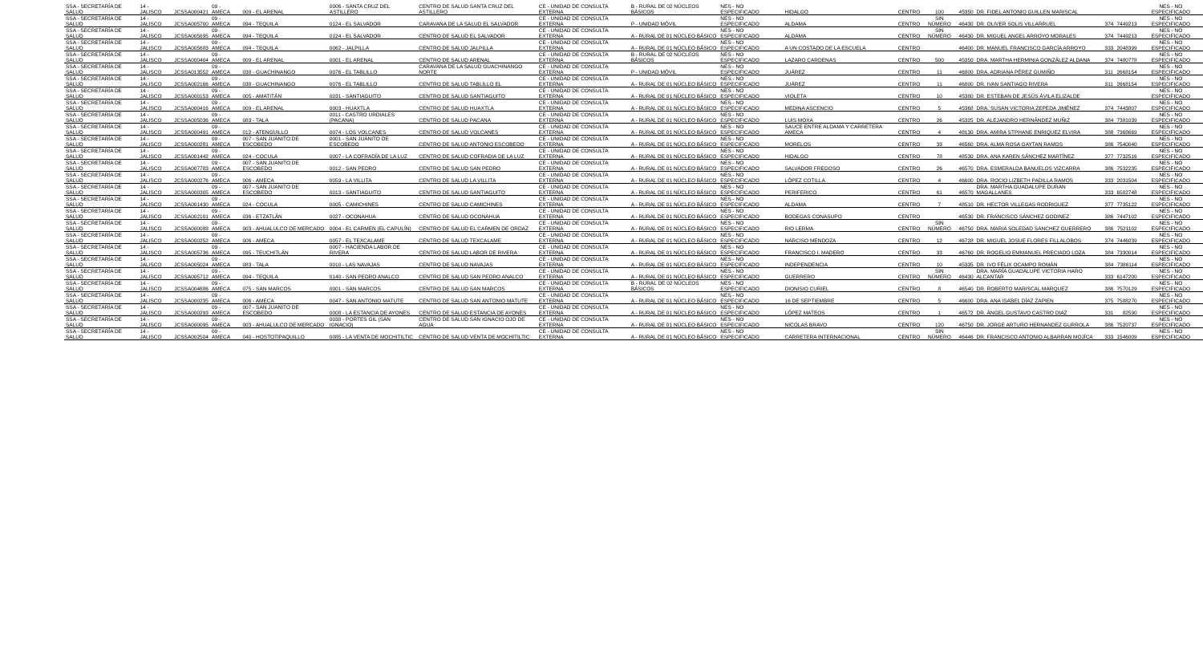| SSA - SECRETARÍA DE SALUD | 14 - JALISCO | JCSSA000421 | 09 - AMECA | 009 - EL ARENAL | 0006 - SANTA CRUZ DEL ASTILLERO | CENTRO DE SALUD SANTA CRUZ DEL ASTILLERO | CE - UNIDAD DE CONSULTA EXTERNA | B - RURAL DE 02 NÚCLEOS BÁSICOS | NES - NO ESPECIFICADO | HIDALGO | CENTRO | 100 | 45350 | DR. FIDEL ANTONIO GUILLEN MARISCAL | | | NES - NO ESPECIFICADO |
| SSA - SECRETARÍA DE SALUD | 14 - JALISCO | JCSSA005700 | 09 - AMECA | 094 - TEQUILA | 0124 - EL SALVADOR | CARAVANA DE LA SALUD EL SALVADOR | CE - UNIDAD DE CONSULTA EXTERNA | P - UNIDAD MÓVIL | NES - NO ESPECIFICADO | ALDAMA | CENTRO | SIN NÚMERO | 46430 | DR. OLIVER SOLIS VILLARRUEL | 374 | 7449213 | NES - NO ESPECIFICADO |
| SSA - SECRETARÍA DE SALUD | 14 - JALISCO | JCSSA005695 | 09 - AMECA | 094 - TEQUILA | 0124 - EL SALVADOR | CENTRO DE SALUD EL SALVADOR | CE - UNIDAD DE CONSULTA EXTERNA | A - RURAL DE 01 NÚCLEO BÁSICO | NES - NO ESPECIFICADO | ALDAMA | CENTRO | SIN NÚMERO | 46430 | DR. MIGUEL ANGEL ARROYO MORALES | 374 | 7449213 | NES - NO ESPECIFICADO |
| SSA - SECRETARÍA DE SALUD | 14 - JALISCO | JCSSA005683 | 09 - AMECA | 094 - TEQUILA | 0062 - JALPILLA | CENTRO DE SALUD JALPILLA | CE - UNIDAD DE CONSULTA EXTERNA | A - RURAL DE 01 NÚCLEO BÁSICO | NES - NO ESPECIFICADO | A UN COSTADO DE LA ESCUELA | CENTRO | | 46400 | DR. MANUEL FRANCISCO GARCÍA ARROYO | 333 | 2048399 | NES - NO ESPECIFICADO |
| SSA - SECRETARÍA DE SALUD | 14 - JALISCO | JCSSA000404 | 09 - AMECA | 009 - EL ARENAL | 0001 - EL ARENAL | CENTRO DE SALUD ARENAL | CE - UNIDAD DE CONSULTA EXTERNA | B - RURAL DE 02 NÚCLEOS BÁSICOS | NES - NO ESPECIFICADO | LAZARO CARDENAS | CENTRO | 500 | 45350 | DRA. MARTHA HERMINIA GONZÁLEZ ALDANA | 374 | 7480778 | NES - NO ESPECIFICADO |
| SSA - SECRETARÍA DE SALUD | 14 - JALISCO | JCSSA013552 | 09 - AMECA | 038 - GUACHINANGO | 0076 - EL TABLILLO | CARAVANA DE LA SALUD GUACHINANGO NORTE | CE - UNIDAD DE CONSULTA EXTERNA | P - UNIDAD MÓVIL | NES - NO ESPECIFICADO | JUÁREZ | CENTRO | 11 | 46800 | DRA. ADRIANA PÉREZ GUMIÑO | 311 | 2668154 | NES - NO ESPECIFICADO |
| SSA - SECRETARÍA DE SALUD | 14 - JALISCO | JCSSA002166 | 09 - AMECA | 038 - GUACHINANGO | 0076 - EL TABLILLO | CENTRO DE SALUD TABLILLO EL | CE - UNIDAD DE CONSULTA EXTERNA | A - RURAL DE 01 NÚCLEO BÁSICO | NES - NO ESPECIFICADO | JUÁREZ | CENTRO | 11 | 46800 | DR. IVAN SANTIAGO RIVERA | 311 | 2668154 | NES - NO ESPECIFICADO |
| SSA - SECRETARÍA DE SALUD | 14 - JALISCO | JCSSA000153 | 09 - AMECA | 005 - AMATITÁN | 0031 - SANTIAGUITO | CENTRO DE SALUD SANTIAGUITO | CE - UNIDAD DE CONSULTA EXTERNA | A - RURAL DE 01 NÚCLEO BÁSICO | NES - NO ESPECIFICADO | VIOLETA | CENTRO | 10 | 45380 | DR. ESTEBAN DE JESÚS ÁVILA ELIZALDE | | | NES - NO ESPECIFICADO |
| SSA - SECRETARÍA DE SALUD | 14 - JALISCO | JCSSA000416 | 09 - AMECA | 009 - EL ARENAL | 0003 - HUAXTLA | CENTRO DE SALUD HUAXTLA | CE - UNIDAD DE CONSULTA EXTERNA | A - RURAL DE 01 NÚCLEO BÁSICO | NES - NO ESPECIFICADO | MEDINA ASCENCIO | CENTRO | 5 | 45368 | DRA. SUSAN VICTORIA ZEPEDA JIMÉNEZ | 374 | 7443807 | NES - NO ESPECIFICADO |
| SSA - SECRETARÍA DE SALUD | 14 - JALISCO | JCSSA005036 | 09 - AMECA | 083 - TALA | 0011 - CASTRO URDIALES (PACANA) | CENTRO DE SALUD PACANA | CE - UNIDAD DE CONSULTA EXTERNA | A - RURAL DE 01 NÚCLEO BÁSICO | NES - NO ESPECIFICADO | LUIS MOXA | CENTRO | 26 | 45325 | DR. ALEJANDRO HERNÁNDEZ MUÑIZ | 384 | 7381039 | NES - NO ESPECIFICADO |
| SSA - SECRETARÍA DE SALUD | 14 - JALISCO | JCSSA000491 | 09 - AMECA | 012 - ATENGUILLO | 0074 - LOS VOLCANES | CENTRO DE SALUD VOLCANES | CE - UNIDAD DE CONSULTA EXTERNA | A - RURAL DE 01 NÚCLEO BÁSICO | NES - NO ESPECIFICADO | SAUCE ENTRE ALDAMA Y CARRETERA AMECA | CENTRO | 4 | 48130 | DRA. AMIRA STPHANE ENRIQUEZ ELVIRA | 388 | 7368669 | NES - NO ESPECIFICADO |
| SSA - SECRETARÍA DE SALUD | 14 - JALISCO | JCSSA000281 | 09 - AMECA | 007 - SAN JUANITO DE ESCOBEDO | 0001 - SAN JUANITO DE ESCOBEDO | CENTRO DE SALUD ANTONIO ESCOBEDO | CE - UNIDAD DE CONSULTA EXTERNA | A - RURAL DE 01 NÚCLEO BÁSICO | NES - NO ESPECIFICADO | MORELOS | CENTRO | 33 | 46560 | DRA. ALMA ROSA GAYTAN RAMOS | 386 | 7540040 | NES - NO ESPECIFICADO |
| SSA - SECRETARÍA DE SALUD | 14 - JALISCO | JCSSA001442 | 09 - AMECA | 024 - COCULA | 0007 - LA COFRADÍA DE LA LUZ | CENTRO DE SALUD COFRADIA DE LA LUZ | CE - UNIDAD DE CONSULTA EXTERNA | A - RURAL DE 01 NÚCLEO BÁSICO | NES - NO ESPECIFICADO | HIDALGO | CENTRO | 78 | 48530 | DRA. ANA KAREN SÁNCHEZ MARTÍNEZ | 377 | 7732516 | NES - NO ESPECIFICADO |
| SSA - SECRETARÍA DE SALUD | 14 - JALISCO | JCSSA007783 | 09 - AMECA | 007 - SAN JUANITO DE ESCOBEDO | 0012 - SAN PEDRO | CENTRO DE SALUD SAN PEDRO | CE - UNIDAD DE CONSULTA EXTERNA | A - RURAL DE 01 NÚCLEO BÁSICO | NES - NO ESPECIFICADO | SALVADOR FREGOSO | CENTRO | 26 | 46570 | DRA. ESMERALDA BANUELOS VIZCARRA | 386 | 7532235 | NES - NO ESPECIFICADO |
| SSA - SECRETARÍA DE SALUD | 14 - JALISCO | JCSSA000276 | 09 - AMECA | 006 - AMECA | 0059 - LA VILLITA | CENTRO DE SALUD LA VILLITA | CE - UNIDAD DE CONSULTA EXTERNA | A - RURAL DE 01 NÚCLEO BÁSICO | NES - NO ESPECIFICADO | LÓPEZ COTILLA | CENTRO | 4 | 46600 | DRA. ROCIO LIZBETH PADILLA RAMOS | 333 | 2031504 | NES - NO ESPECIFICADO |
| SSA - SECRETARÍA DE SALUD | 14 - JALISCO | JCSSA000305 | 09 - AMECA | 007 - SAN JUANITO DE ESCOBEDO | 0013 - SANTIAGUITO | CENTRO DE SALUD SANTIAGUITO | CE - UNIDAD DE CONSULTA EXTERNA | A - RURAL DE 01 NÚCLEO BÁSICO | NES - NO ESPECIFICADO | PERIFERICO | CENTRO | 61 | 46570 | DRA. MARTHA GUADALUPE DURAN MAGALLANES | 333 | 6582748 | NES - NO ESPECIFICADO |
| SSA - SECRETARÍA DE SALUD | 14 - JALISCO | JCSSA001430 | 09 - AMECA | 024 - COCULA | 0005 - CAMICHINES | CENTRO DE SALUD CAMICHINES | CE - UNIDAD DE CONSULTA EXTERNA | A - RURAL DE 01 NÚCLEO BÁSICO | NES - NO ESPECIFICADO | ALDAMA | CENTRO | 7 | 48510 | DR. HECTOR VILLEGAS RODRIGUEZ | 377 | 7735122 | NES - NO ESPECIFICADO |
| SSA - SECRETARÍA DE SALUD | 14 - JALISCO | JCSSA002101 | 09 - AMECA | 036 - ETZATLÁN | 0027 - OCONAHUA | CENTRO DE SALUD OCONAHUA | CE - UNIDAD DE CONSULTA EXTERNA | A - RURAL DE 01 NÚCLEO BÁSICO | NES - NO ESPECIFICADO | BODEGAS CONASUPO | CENTRO | | 46530 | DR. FRANCISCO SÁNCHEZ GODINEZ | 386 | 7447102 | NES - NO ESPECIFICADO |
| SSA - SECRETARÍA DE SALUD | 14 - JALISCO | JCSSA000083 | 09 - AMECA | 003 - AHUALULCO DE MERCADO | 0004 - EL CARMEN (EL CAPULÍN) | CENTRO DE SALUD EL CARMEN DE ORDAZ | CE - UNIDAD DE CONSULTA EXTERNA | A - RURAL DE 01 NÚCLEO BÁSICO | NES - NO ESPECIFICADO | RIO LERMA | CENTRO | SIN NÚMERO | 46750 | DRA. MARIA SOLEDAD SANCHEZ GUERRERO | 386 | 7521102 | NES - NO ESPECIFICADO |
| SSA - SECRETARÍA DE SALUD | 14 - JALISCO | JCSSA000252 | 09 - AMECA | 006 - AMECA | 0057 - EL TEXCALAME | CENTRO DE SALUD TEXCALAME | CE - UNIDAD DE CONSULTA EXTERNA | A - RURAL DE 01 NÚCLEO BÁSICO | NES - NO ESPECIFICADO | NARCISO MENDOZA | CENTRO | 12 | 46728 | DR. MIGUEL JOSUE FLORES FILLALOBOS | 374 | 7446039 | NES - NO ESPECIFICADO |
| SSA - SECRETARÍA DE SALUD | 14 - JALISCO | JCSSA005736 | 09 - AMECA | 095 - TEUCHITLÁN | 0007 - HACIENDA LABOR DE RIVERA | CENTRO DE SALUD LABOR DE RIVERA | CE - UNIDAD DE CONSULTA EXTERNA | A - RURAL DE 01 NÚCLEO BÁSICO | NES - NO ESPECIFICADO | FRANCISCO I. MADERO | CENTRO | 33 | 46760 | DR. ROGELIO EMMANUEL PRECIADO LOZA | 384 | 7330014 | NES - NO ESPECIFICADO |
| SSA - SECRETARÍA DE SALUD | 14 - JALISCO | JCSSA005024 | 09 - AMECA | 083 - TALA | 0010 - LAS NAVAJAS | CENTRO DE SALUD NAVAJAS | CE - UNIDAD DE CONSULTA EXTERNA | A - RURAL DE 01 NÚCLEO BÁSICO | NES - NO ESPECIFICADO | INDEPENDENCIA | CENTRO | 10 | 45335 | DR. IVO FÉLIX OCAMPO ROMÁN | 384 | 7386114 | NES - NO ESPECIFICADO |
| SSA - SECRETARÍA DE SALUD | 14 - JALISCO | JCSSA005712 | 09 - AMECA | 094 - TEQUILA | 0140 - SAN PEDRO ANALCO | CENTRO DE SALUD SAN PEDRO ANALCO | CE - UNIDAD DE CONSULTA EXTERNA | A - RURAL DE 01 NÚCLEO BÁSICO | NES - NO ESPECIFICADO | GUERRERO | CENTRO | SIN NÚMERO | 46430 | DRA. MARÍA GUADALUPE VICTORIA HARO ALCANTAR | 333 | 6147200 | NES - NO ESPECIFICADO |
| SSA - SECRETARÍA DE SALUD | 14 - JALISCO | JCSSA004686 | 09 - AMECA | 075 - SAN MARCOS | 0001 - SAN MARCOS | CENTRO DE SALUD SAN MARCOS | CE - UNIDAD DE CONSULTA EXTERNA | B - RURAL DE 02 NÚCLEOS BÁSICOS | NES - NO ESPECIFICADO | DIONISIO CURIEL | CENTRO | 8 | 46540 | DR. ROBERTO MARISCAL MARQUEZ | 386 | 7570129 | NES - NO ESPECIFICADO |
| SSA - SECRETARÍA DE SALUD | 14 - JALISCO | JCSSA000235 | 09 - AMECA | 006 - AMECA | 0047 - SAN ANTONIO MATUTE | CENTRO DE SALUD SAN ANTONIO MATUTE | CE - UNIDAD DE CONSULTA EXTERNA | A - RURAL DE 01 NÚCLEO BÁSICO | NES - NO ESPECIFICADO | 16 DE SEPTIEMBRE | CENTRO | 5 | 46600 | DRA. ANA ISABEL DÍAZ ZAPIEN | 375 | 7588270 | NES - NO ESPECIFICADO |
| SSA - SECRETARÍA DE SALUD | 14 - JALISCO | JCSSA000293 | 09 - AMECA | 007 - SAN JUANITO DE ESCOBEDO | 0008 - LA ESTANCIA DE AYONES | CENTRO DE SALUD ESTANCIA DE AYONES | CE - UNIDAD DE CONSULTA EXTERNA | A - RURAL DE 01 NÚCLEO BÁSICO | NES - NO ESPECIFICADO | LÓPEZ MATEOS | CENTRO | 1 | 46572 | DR. ÁNGEL GUSTAVO CASTRO DIAZ | 331 | 82590 | NES - NO ESPECIFICADO |
| SSA - SECRETARÍA DE SALUD | 14 - JALISCO | JCSSA000095 | 09 - AMECA | 003 - AHUALULCO DE MERCADO | 0038 - PORTES GIL (SAN IGNACIO) | CENTRO DE SALUD SAN IGNACIO OJO DE AGUA | CE - UNIDAD DE CONSULTA EXTERNA | A - RURAL DE 01 NÚCLEO BÁSICO | NES - NO ESPECIFICADO | NICOLAS BRAVO | CENTRO | 120 | 46750 | DR. JORGE ARTURO HERNANDEZ GURROLA | 386 | 7520737 | NES - NO ESPECIFICADO |
| SSA - SECRETARÍA DE SALUD | 14 - JALISCO | JCSSA002504 | 09 - AMECA | 040 - HOSTOTIPAQUILLO | 0085 - LA VENTA DE MOCHITILTIC | CENTRO DE SALUD VENTA DE MOCHITILTIC | CE - UNIDAD DE CONSULTA EXTERNA | A - RURAL DE 01 NÚCLEO BÁSICO | NES - NO ESPECIFICADO | CARRETERA INTERNACIONAL | CENTRO | SIN NÚMERO | 46446 | DR. FRANCISCO ANTONIO ALBARRAN MOJÍCA | 333 | 1546009 | NES - NO ESPECIFICADO |